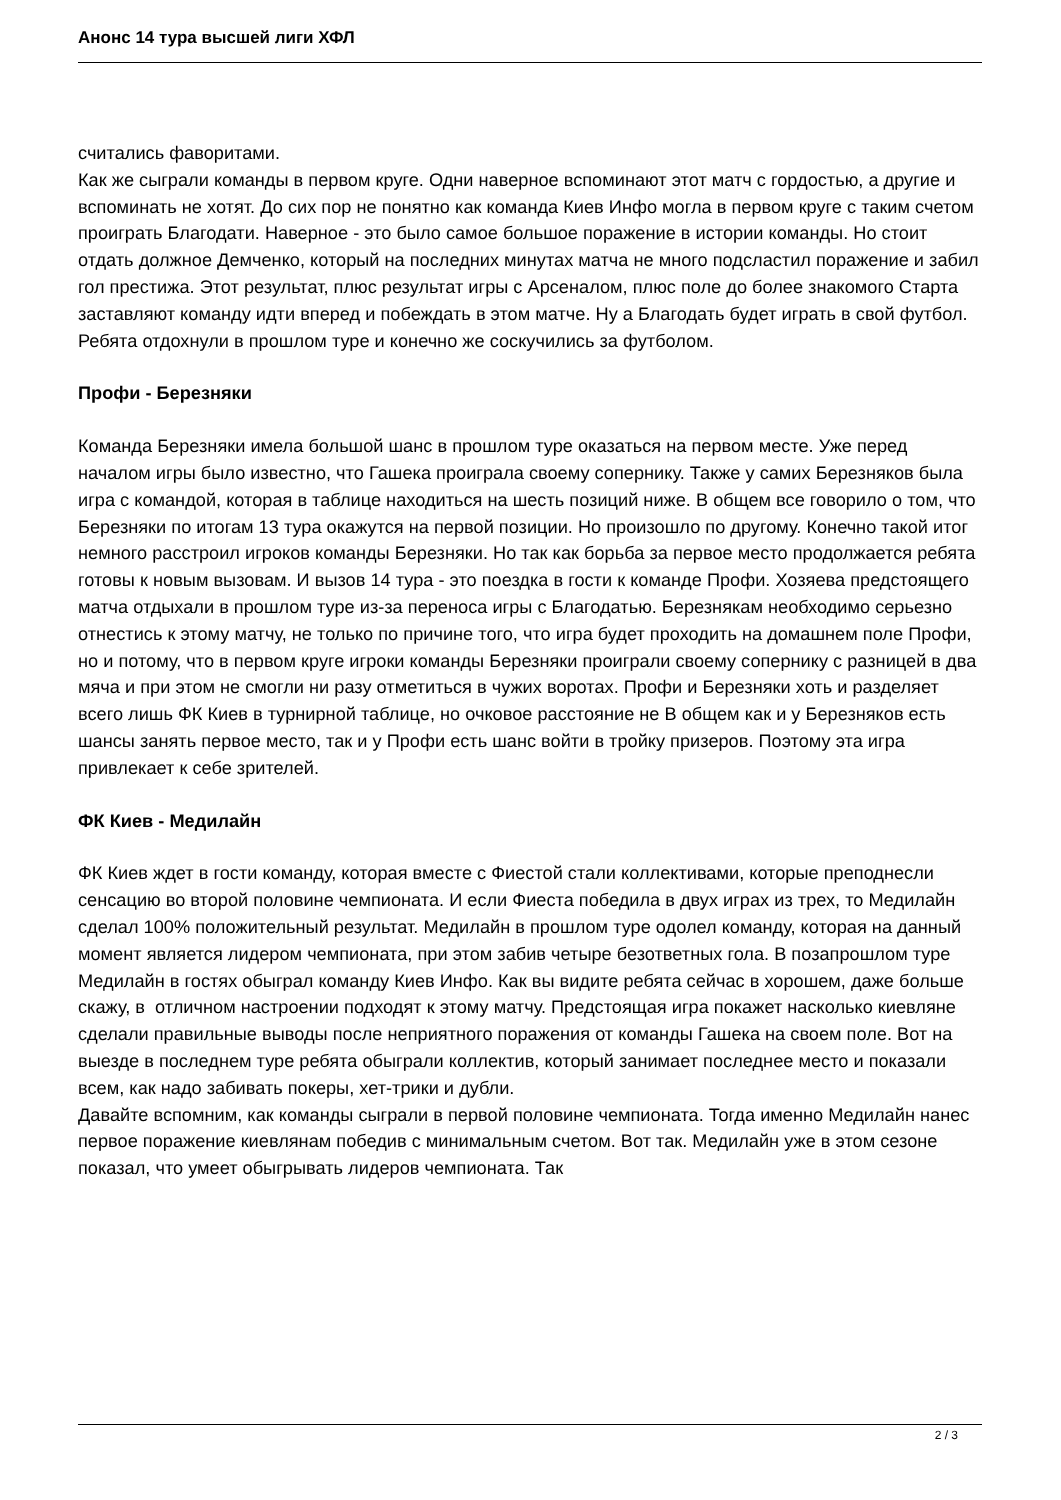Анонс 14 тура высшей лиги ХФЛ
считались фаворитами.
Как же сыграли команды в первом круге. Одни наверное вспоминают этот матч с гордостью, а другие и вспоминать не хотят. До сих пор не понятно как команда Киев Инфо могла в первом круге с таким счетом проиграть Благодати. Наверное - это было самое большое поражение в истории команды. Но стоит отдать должное Демченко, который на последних минутах матча не много подсластил поражение и забил гол престижа. Этот результат, плюс результат игры с Арсеналом, плюс поле до более знакомого Старта заставляют команду идти вперед и побеждать в этом матче. Ну а Благодать будет играть в свой футбол. Ребята отдохнули в прошлом туре и конечно же соскучились за футболом.
Профи - Березняки
Команда Березняки имела большой шанс в прошлом туре оказаться на первом месте. Уже перед началом игры было известно, что Гашека проиграла своему сопернику. Также у самих Березняков была игра с командой, которая в таблице находиться на шесть позиций ниже. В общем все говорило о том, что Березняки по итогам 13 тура окажутся на первой позиции. Но произошло по другому. Конечно такой итог немного расстроил игроков команды Березняки. Но так как борьба за первое место продолжается ребята готовы к новым вызовам. И вызов 14 тура - это поездка в гости к команде Профи. Хозяева предстоящего матча отдыхали в прошлом туре из-за переноса игры с Благодатью. Березнякам необходимо серьезно отнестись к этому матчу, не только по причине того, что игра будет проходить на домашнем поле Профи, но и потому, что в первом круге игроки команды Березняки проиграли своему сопернику с разницей в два мяча и при этом не смогли ни разу отметиться в чужих воротах. Профи и Березняки хоть и разделяет всего лишь ФК Киев в турнирной таблице, но очковое расстояние не В общем как и у Березняков есть шансы занять первое место, так и у Профи есть шанс войти в тройку призеров. Поэтому эта игра привлекает к себе зрителей.
ФК Киев - Медилайн
ФК Киев ждет в гости команду, которая вместе с Фиестой стали коллективами, которые преподнесли сенсацию во второй половине чемпионата. И если Фиеста победила в двух играх из трех, то Медилайн сделал 100% положительный результат. Медилайн в прошлом туре одолел команду, которая на данный момент является лидером чемпионата, при этом забив четыре безответных гола. В позапрошлом туре Медилайн в гостях обыграл команду Киев Инфо. Как вы видите ребята сейчас в хорошем, даже больше скажу, в отличном настроении подходят к этому матчу. Предстоящая игра покажет насколько киевляне сделали правильные выводы после неприятного поражения от команды Гашека на своем поле. Вот на выезде в последнем туре ребята обыграли коллектив, который занимает последнее место и показали всем, как надо забивать покеры, хет-трики и дубли.
Давайте вспомним, как команды сыграли в первой половине чемпионата. Тогда именно Медилайн нанес первое поражение киевлянам победив с минимальным счетом. Вот так. Медилайн уже в этом сезоне показал, что умеет обыгрывать лидеров чемпионата. Так
2 / 3